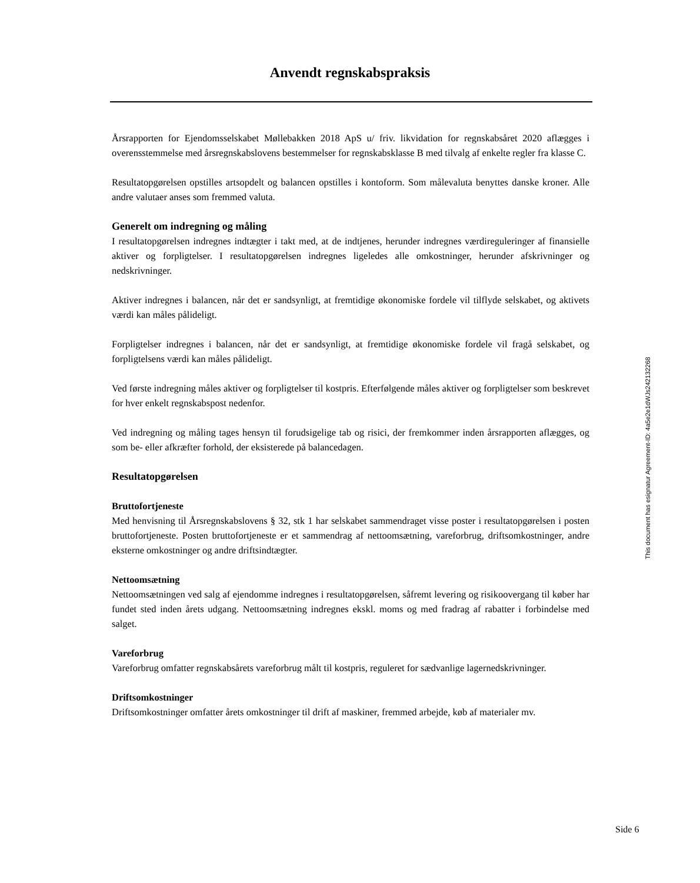Anvendt regnskabspraksis
Årsrapporten for Ejendomsselskabet Møllebakken 2018 ApS u/ friv. likvidation for regnskabsåret 2020 aflægges i overensstemmelse med årsregnskabslovens bestemmelser for regnskabsklasse B med tilvalg af enkelte regler fra klasse C.
Resultatopgørelsen opstilles artsopdelt og balancen opstilles i kontoform. Som målevaluta benyttes danske kroner. Alle andre valutaer anses som fremmed valuta.
Generelt om indregning og måling
I resultatopgørelsen indregnes indtægter i takt med, at de indtjenes, herunder indregnes værdireguleringer af finansielle aktiver og forpligtelser. I resultatopgørelsen indregnes ligeledes alle omkostninger, herunder afskrivninger og nedskrivninger.
Aktiver indregnes i balancen, når det er sandsynligt, at fremtidige økonomiske fordele vil tilflyde selskabet, og aktivets værdi kan måles pålideligt.
Forpligtelser indregnes i balancen, når det er sandsynligt, at fremtidige økonomiske fordele vil fragå selskabet, og forpligtelsens værdi kan måles pålideligt.
Ved første indregning måles aktiver og forpligtelser til kostpris. Efterfølgende måles aktiver og forpligtelser som beskrevet for hver enkelt regnskabspost nedenfor.
Ved indregning og måling tages hensyn til forudsigelige tab og risici, der fremkommer inden årsrapporten aflægges, og som be- eller afkræfter forhold, der eksisterede på balancedagen.
Resultatopgørelsen
Bruttofortjeneste
Med henvisning til Årsregnskabslovens § 32, stk 1 har selskabet sammendraget visse poster i resultatopgørelsen i posten bruttofortjeneste. Posten bruttofortjeneste er et sammendrag af nettoomsætning, vareforbrug, driftsomkostninger, andre eksterne omkostninger og andre driftsindtægter.
Nettoomsætning
Nettoomsætningen ved salg af ejendomme indregnes i resultatopgørelsen, såfremt levering og risikoovergang til køber har fundet sted inden årets udgang. Nettoomsætning indregnes ekskl. moms og med fradrag af rabatter i forbindelse med salget.
Vareforbrug
Vareforbrug omfatter regnskabsårets vareforbrug målt til kostpris, reguleret for sædvanlige lagernedskrivninger.
Driftsomkostninger
Driftsomkostninger omfatter årets omkostninger til drift af maskiner, fremmed arbejde, køb af materialer mv.
This document has esignatur Agreement-ID: 4a5e2e1dWJs242132268
Side 6